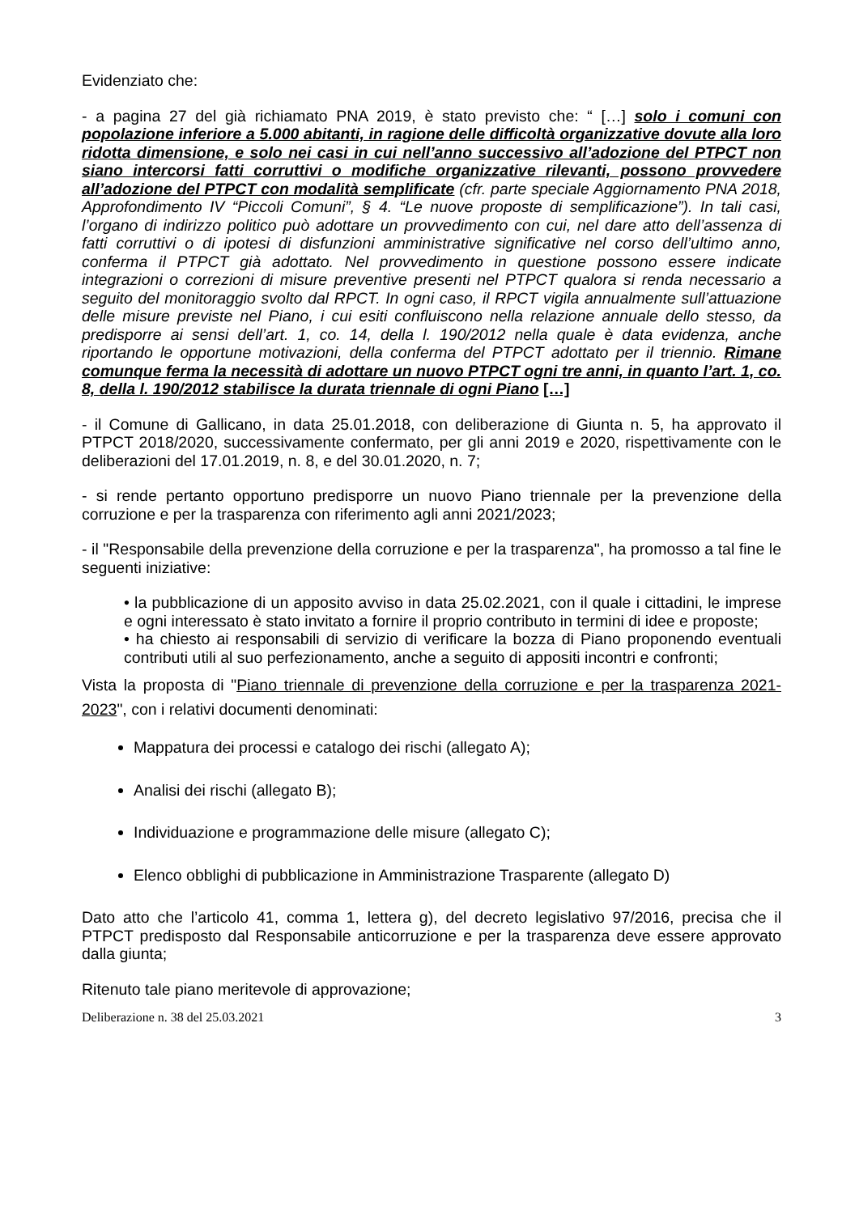Evidenziato che:
- a pagina 27 del già richiamato PNA 2019, è stato previsto che: “ […] solo i comuni con popolazione inferiore a 5.000 abitanti, in ragione delle difficoltà organizzative dovute alla loro ridotta dimensione, e solo nei casi in cui nell’anno successivo all’adozione del PTPCT non siano intercorsi fatti corruttivi o modifiche organizzative rilevanti, possono provvedere all’adozione del PTPCT con modalità semplificate (cfr. parte speciale Aggiornamento PNA 2018, Approfondimento IV “Piccoli Comuni”, § 4. “Le nuove proposte di semplificazione”). In tali casi, l’organo di indirizzo politico può adottare un provvedimento con cui, nel dare atto dell’assenza di fatti corruttivi o di ipotesi di disfunzioni amministrative significative nel corso dell’ultimo anno, conferma il PTPCT già adottato. Nel provvedimento in questione possono essere indicate integrazioni o correzioni di misure preventive presenti nel PTPCT qualora si renda necessario a seguito del monitoraggio svolto dal RPCT. In ogni caso, il RPCT vigila annualmente sull’attuazione delle misure previste nel Piano, i cui esiti confluiscono nella relazione annuale dello stesso, da predisporre ai sensi dell’art. 1, co. 14, della l. 190/2012 nella quale è data evidenza, anche riportando le opportune motivazioni, della conferma del PTPCT adottato per il triennio. Rimane comunque ferma la necessità di adottare un nuovo PTPCT ogni tre anni, in quanto l’art. 1, co. 8, della l. 190/2012 stabilisce la durata triennale di ogni Piano […]
- il Comune di Gallicano, in data 25.01.2018, con deliberazione di Giunta n. 5, ha approvato il PTPCT 2018/2020, successivamente confermato, per gli anni 2019 e 2020, rispettivamente con le deliberazioni del 17.01.2019, n. 8, e del 30.01.2020, n. 7;
- si rende pertanto opportuno predisporre un nuovo Piano triennale per la prevenzione della corruzione e per la trasparenza con riferimento agli anni 2021/2023;
- il "Responsabile della prevenzione della corruzione e per la trasparenza", ha promosso a tal fine le seguenti iniziative:
• la pubblicazione di un apposito avviso in data 25.02.2021, con il quale i cittadini, le imprese e ogni interessato è stato invitato a fornire il proprio contributo in termini di idee e proposte;
• ha chiesto ai responsabili di servizio di verificare la bozza di Piano proponendo eventuali contributi utili al suo perfezionamento, anche a seguito di appositi incontri e confronti;
Vista la proposta di "Piano triennale di prevenzione della corruzione e per la trasparenza 2021-2023", con i relativi documenti denominati:
Mappatura dei processi e catalogo dei rischi (allegato A);
Analisi dei rischi (allegato B);
Individuazione e programmazione delle misure (allegato C);
Elenco obblighi di pubblicazione in Amministrazione Trasparente (allegato D)
Dato atto che l’articolo 41, comma 1, lettera g), del decreto legislativo 97/2016, precisa che il PTPCT predisposto dal Responsabile anticorruzione e per la trasparenza deve essere approvato dalla giunta;
Ritenuto tale piano meritevole di approvazione;
Deliberazione n. 38 del 25.03.2021 3